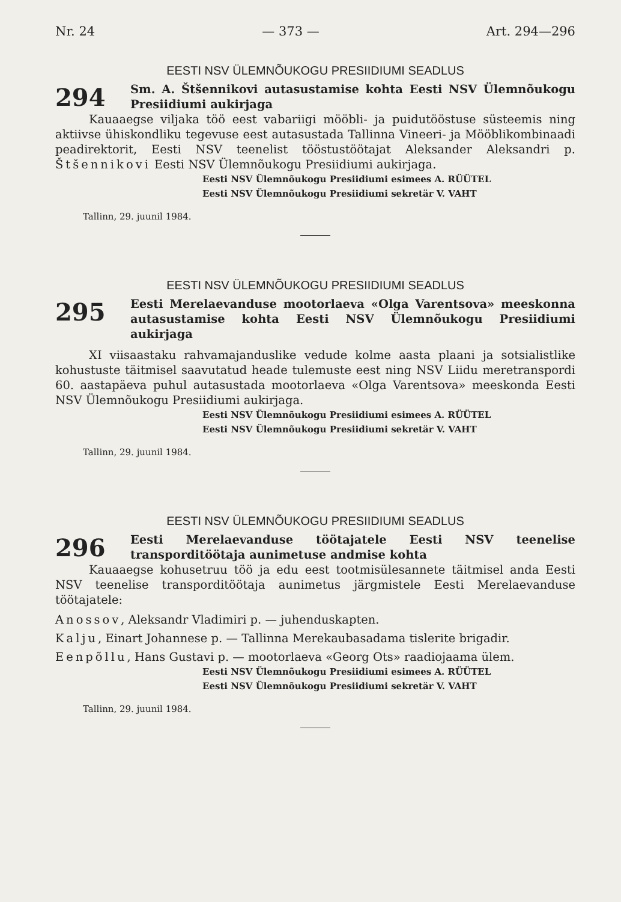Nr. 24 — 373 — Art. 294—296
EESTI NSV ÜLEMNÕUKOGU PRESIIDIUMI SEADLUS
294
Sm. A. Štšennikovi autasustamise kohta Eesti NSV Ülemnõukogu Presiidiumi aukirjaga
Kauaaegse viljaka töö eest vabariigi mööbli- ja puidutööstuse süsteemis ning aktiivse ühiskondliku tegevuse eest autasustada Tallinna Vineeri- ja Mööblikombinaadi peadirektorit, Eesti NSV teenelist tööstustöötajat Aleksander Aleksandri p. Štšennikovi Eesti NSV Ülemnõukogu Presiidiumi aukirjaga.
Eesti NSV Ülemnõukogu Presiidiumi esimees A. RÜÜTEL
Eesti NSV Ülemnõukogu Presiidiumi sekretär V. VAHT
Tallinn, 29. juunil 1984.
EESTI NSV ÜLEMNÕUKOGU PRESIIDIUMI SEADLUS
295
Eesti Merelaevanduse mootorlaeva «Olga Varentsova» meeskonna autasustamise kohta Eesti NSV Ülemnõukogu Presiidiumi aukirjaga
XI viisaastaku rahvamajanduslike vedude kolme aasta plaani ja sotsialistlike kohustuste täitmisel saavutatud heade tulemuste eest ning NSV Liidu meretranspordi 60. aastapäeva puhul autasustada mootorlaeva «Olga Varentsova» meeskonda Eesti NSV Ülemnõukogu Presiidiumi aukirjaga.
Eesti NSV Ülemnõukogu Presiidiumi esimees A. RÜÜTEL
Eesti NSV Ülemnõukogu Presiidiumi sekretär V. VAHT
Tallinn, 29. juunil 1984.
EESTI NSV ÜLEMNÕUKOGU PRESIIDIUMI SEADLUS
296
Eesti Merelaevanduse töötajatele Eesti NSV teenelise transporditöötaja aunimetuse andmise kohta
Kauaaegse kohusetruu töö ja edu eest tootmisülesannete täitmisel anda Eesti NSV teenelise transporditöötaja aunimetus järgmistele Eesti Merelaevanduse töötajatele:
Anossov, Aleksandr Vladimiri p. — juhenduskapten.
Kalju, Einart Johannese p. — Tallinna Merekaubasadama tislerite brigadir.
Eenpõllu, Hans Gustavi p. — mootorlaeva «Georg Ots» raadiojaama ülem.
Eesti NSV Ülemnõukogu Presiidiumi esimees A. RÜÜTEL
Eesti NSV Ülemnõukogu Presiidiumi sekretär V. VAHT
Tallinn, 29. juunil 1984.